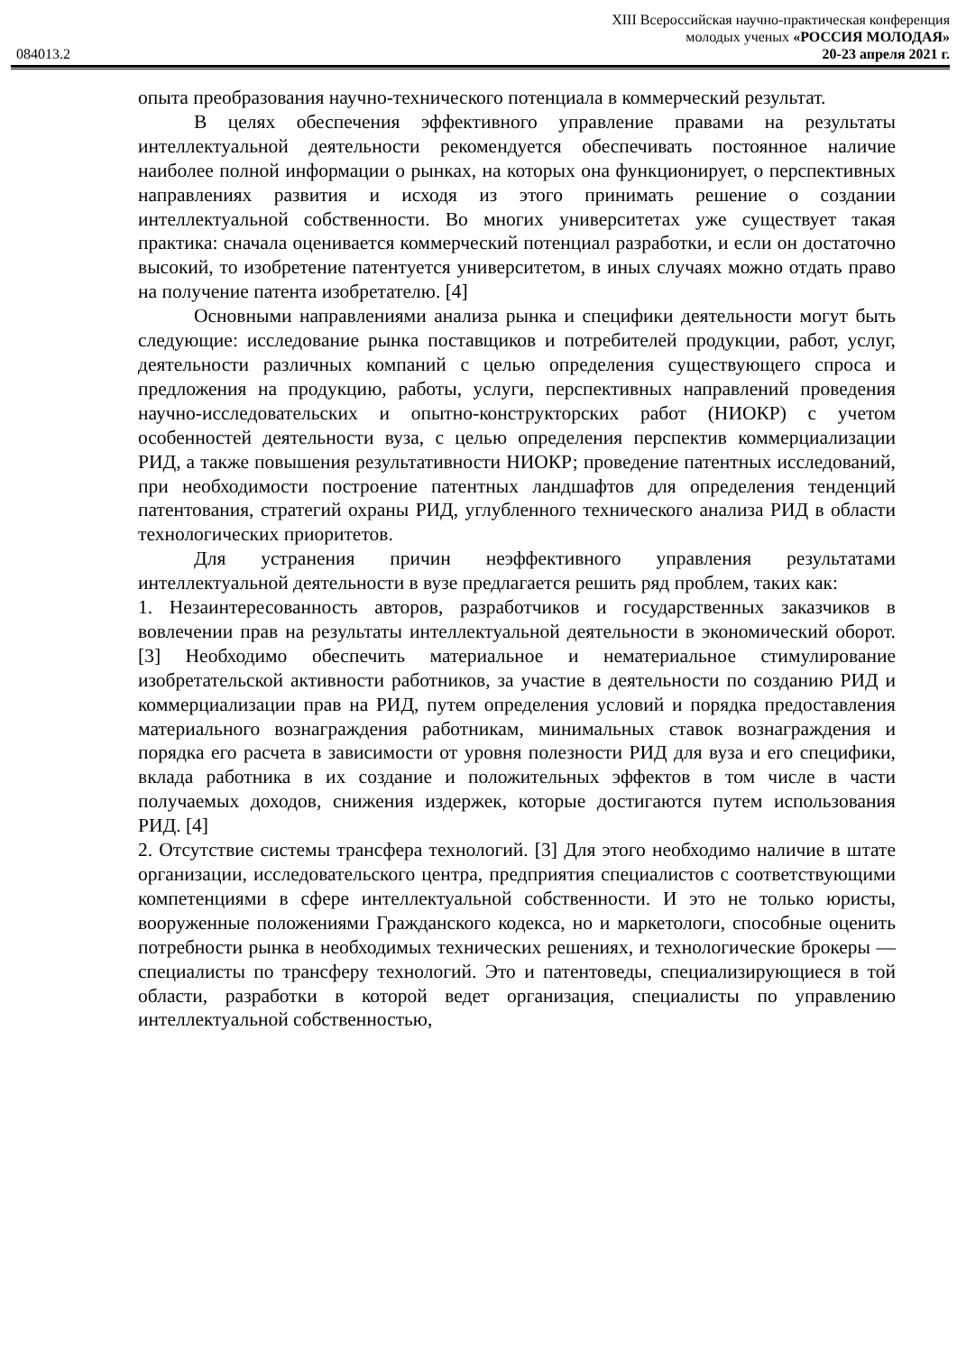084013.2
XIII Всероссийская научно-практическая конференция
молодых ученых «РОССИЯ МОЛОДАЯ»
20-23 апреля 2021 г.
опыта преобразования научно-технического потенциала в коммерческий результат.
В целях обеспечения эффективного управление правами на результаты интеллектуальной деятельности рекомендуется обеспечивать постоянное наличие наиболее полной информации о рынках, на которых она функционирует, о перспективных направлениях развития и исходя из этого принимать решение о создании интеллектуальной собственности. Во многих университетах уже существует такая практика: сначала оценивается коммерческий потенциал разработки, и если он достаточно высокий, то изобретение патентуется университетом, в иных случаях можно отдать право на получение патента изобретателю. [4]
Основными направлениями анализа рынка и специфики деятельности могут быть следующие: исследование рынка поставщиков и потребителей продукции, работ, услуг, деятельности различных компаний с целью определения существующего спроса и предложения на продукцию, работы, услуги, перспективных направлений проведения научно-исследовательских и опытно-конструкторских работ (НИОКР) с учетом особенностей деятельности вуза, с целью определения перспектив коммерциализации РИД, а также повышения результативности НИОКР; проведение патентных исследований, при необходимости построение патентных ландшафтов для определения тенденций патентования, стратегий охраны РИД, углубленного технического анализа РИД в области технологических приоритетов.
Для устранения причин неэффективного управления результатами интеллектуальной деятельности в вузе предлагается решить ряд проблем, таких как:
1. Незаинтересованность авторов, разработчиков и государственных заказчиков в вовлечении прав на результаты интеллектуальной деятельности в экономический оборот. [3] Необходимо обеспечить материальное и нематериальное стимулирование изобретательской активности работников, за участие в деятельности по созданию РИД и коммерциализации прав на РИД, путем определения условий и порядка предоставления материального вознаграждения работникам, минимальных ставок вознаграждения и порядка его расчета в зависимости от уровня полезности РИД для вуза и его специфики, вклада работника в их создание и положительных эффектов в том числе в части получаемых доходов, снижения издержек, которые достигаются путем использования РИД. [4]
2. Отсутствие системы трансфера технологий. [3] Для этого необходимо наличие в штате организации, исследовательского центра, предприятия специалистов с соответствующими компетенциями в сфере интеллектуальной собственности. И это не только юристы, вооруженные положениями Гражданского кодекса, но и маркетологи, способные оценить потребности рынка в необходимых технических решениях, и технологические брокеры — специалисты по трансферу технологий. Это и патентоведы, специализирующиеся в той области, разработки в которой ведет организация, специалисты по управлению интеллектуальной собственностью,